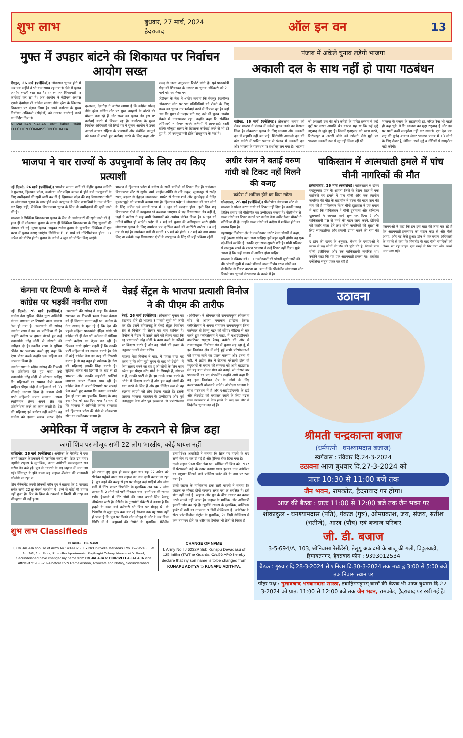शुभ लाभ बुधवार, 27 मार्च, 2024
हैदराबाद ऑल इन वन 13
मुफ्त में उपहार बांटने की शिकायत पर निर्वाचन आयोग सख्त
बेंगलुरु, 26 मार्च (एजेंसियां)। लोकसभा चुनाव होने में अब एक महीने से भी कम समय रह गया है। ऐसे में चुनाव आयोग सख्ती बरत रहा है। वह लगातार शिकायतों पर कार्रवाई कर रहा है। अब आयोग ने जेडीएस अध्यक्ष एचडी देवगौड़ा की कांग्रेस सांसद डीके सुरेश के खिलाफ शिकायत पर संज्ञान लिया है। उसने कर्नाटक के मुख्य निर्वाचन अधिकारी (सीईओ) को तत्काल कार्रवाई करने का निर्देश दिया है।
NIRVACHAN SADAN भारत निर्वाचन आयोग ELECTION COMMISSION OF INDIA
दरअसल, देवगौड़ा ने आरोप लगाया है कि कांग्रेस सांसद डीके सुरेश कथित तौर पर मुफ्त उपहारों के बांटने की योजना बना रहे हैं और राज्य का चुनाव तंत्र इस पर कार्रवाई करने में विफल रहा है। कर्नाटक के मुख्य निर्वाचन अधिकारी को लिखे पत्र में चुनाव आयोग ने उनसे आदर्श आचार संहिता के प्रावधानों और संबंधित कानूनों को ध्यान में रखते हुए कार्रवाई करने के लिए कहा और जल्द से जल्द अनुपालन रिपोर्ट मांगी है। पूर्व प्रधानमंत्री गौड़ा की शिकायत के आधार पर चुनाव अधिकारी को 21 मार्च को पत्र भेजा गया।
जेडीएस के नेता ने आरोप लगाया कि बेंगलुरु (ग्रामीण) लोकसभा सीट पर भ्रष्ट गतिविधियों को रोकने के लिए राज्य का चुनाव तंत्र कार्रवाई करने में विफल रहा है। यहां तक कि मुफ्त में उपहार बांटे गए, उसे भी चुनाव आयोग रोकने में नाकामयाब रहा। उन्होंने कहा कि संबंधित अधिकारी न केवल अपने कर्तव्यों में लापरवाही बरती बल्कि मौजूदा सांसद के खिलाफ कार्रवाई करने से भी डरे हुए हैं, जो उपमुख्यमंत्री डीके शिवकुमार के भाई हैं।
पंजाब में अकेले चुनाव लड़ेगी भाजपा
अकाली दल के साथ नहीं हो पाया गठबंधन
चंडीगढ़, 26 मार्च (एजेंसियां)। लोकसभा चुनाव को लेकर भाजपा ने पंजाब में अकेले चुनाव लड़ने का फैसला लिया है। लोकसभा चुनाव के लिए भाजपा और अकाली दल में सहमति नहीं बन पाई। शिरोमणि अकाली दल की कोर कमेटी में पारित प्रस्ताव से पंजाब में अकाली दल और भाजपा के गठबंधन पर प्रश्नचिह्न लग गया है। भाजपा को अकाली दल की कोर कमेटी के पारित प्रस्ताव में कई मुद्दों पर सख्त आपत्ति थी। कारण यह था कि कई मुद्दे राष्ट्रवाद से जुड़े हुए हैं। जिसमें एनएसए को खत्म करने, फिरोजपुर व अटारी बॉर्डर को खोलने जैसे मुद्दों पर भाजपा अकाली दल से सुर नहीं मिला रही थी।
भाजपा के पंजाब के सहप्रभारी डॉ. नरिंदर रैना भी पहले ही कह चुके थे कि भाजपा का मुद्दा राष्ट्रवाद है और इस पर पार्टी कभी समझौता नहीं कर सकती। एक देश एक राष्ट्र की बुलंद आवाज लेकर भाजपा पंजाब में 13 सीटों के लिए तैयार है, लेकिन अपने मुद्दे व नीतियों से समझौता नहीं करेगी।
भाजपा ने चार राज्यों के उपचुनावों के लिए तय किए प्रत्याशी
नई दिल्ली, 26 मार्च (एजेंसियां)। भारतीय जनता पार्टी की केंद्रीय चुनाव समिति ने गुजरात, हिमाचल प्रदेश, कर्नाटक और पश्चिम बंगाल में होने वाले उपचुनावों के लिए उम्मीदवारों की सूची जारी कर दी है। हिमाचल प्रदेश की छह विधानसभा सीटों पर लोकसभा चुनाव के साथ होने वाले उपचुनाव के लिए प्रत्याशियों के नाम घोषित कर दिए। वहीं, सिक्किम विधानसभा चुनाव के लिए नौ उम्मीदवारों की सूची जारी की है।
भाजपा ने सिक्किम विधानसभा चुनाव के लिए नौ उम्मीदवारों की सूची जारी की है। हाल ही में लोकसभा चुनाव के साथ ही सिक्किम विधानसभा के लिए चुनावों की घोषणा की गई। मुख्य चुनाव आयुक्त राजीव कुमार के मुताबिक सिक्किम में एक चरण में चुनाव कराए जाएंगे। सिक्किम में 18 मार्च को नोटिफिकेशन होगा। 17 अप्रैल को वोटिंग होगी। चुनाव के नतीजे 4 जून को घोषित किए जाएंगे।
भाजपा ने हिमाचल प्रदेश में कांग्रेस के सभी बागियों को टिकट दिए हैं। धर्मशाला विधानसभा सीट से सुधीर शर्मा, लाहौल-स्पीति से रवि ठाकुर, सुजानपुर से राजेंद्र राणा, बड़सर से इंद्रदत्त लखनपाल, गगरेट से चैतन्य शर्मा और कुटलैहड़ से देविंद्र कुमार भुट्टो को प्रत्याशी बनाया गया है। हिमाचल प्रदेश में लोकसभा की चार सीटों के लिए अंतिम एवं सातवें चरण में 1 जून को मतदान होगा। इसी दिन छह विधानसभा क्षेत्रों में उपचुनाव भी करवाया जाएगा। ये छह विधानसभा क्षेत्र वही हैं, जहां से कांग्रेस ने छह बागी विधायकों को अयोग्य घोषित किया है। 4 जून को नतीजे घोषित हो जाएंगे। प्रदेश में 7 मई को चुनाव की अधिसूचना जारी होगी। लोकसभा चुनाव के लिए नामांकन पत्र दाखिल करने की आखिरी तारीख 14 मई तय की गई है। नामांकन पत्रों की छंटनी 15 मई को होगी। 17 मई को नाम वापस लिए जा सकेंगे। छह विधानसभा क्षेत्रों के उपचुनाव के लिए भी यही प्रक्रिया रहेगी।
अधीर रंजन ने बताई वरुण गांधी को टिकट नहीं मिलने की वजह
कांग्रेस में शामिल होने का दिया न्यौता
कोलकाता, 26 मार्च (एजेंसियां)। पीलीभीत लोकसभा सीट से भाजपा ने सांसद वरुण गांधी को टिकट नहीं दिया है। उनकी जगह जितिन प्रसाद को पीलीभीत का उम्मीदवार बनाया है। पीलीभीत से वरुण गांधी का टिकट काटने पर कांग्रेस नेता अधीर रंजन चौधरी ने प्रतिक्रिया दी है। उन्होंने वरुण गांधी को कांग्रेस में शामिल होने का प्रस्ताव दिया है।
बहरामपुर निर्वाचन क्षेत्र के उम्मीदवार अधीर रंजन चौधरी ने कहा, उन्हें (वरुण गांधी) यहां आना चाहिए। हमें बहुत खुशी होगी। वह एक पढ़े-लिखे व्यक्ति हैं। उनकी एक साफ-सुथरी छवि है। गांधी परिवार से ताल्लुक रखने के कारण भाजपा ने उन्हें टिकट नहीं दिया। मुझे लगता है कि उन्हें कांग्रेस में शामिल होना चाहिए।
भाजपा ने रविवार को 111 उम्मीदवारों की पांचवीं सूची जारी की थी। पांचवीं सूची में सबसे चौंकाने वाला निर्णय वरुण गांधी का पीलीभीत से टिकट काटना था। बता दें कि पीलीभीत लोकसभा सीट पिछले चार चुनावों से भाजपा के कब्जे में है।
पाकिस्तान में आत्मघाती हमले में पांच चीनी नागरिकों की मौत
इस्लामाबाद, 26 मार्च (एजेंसियां)। पाकिस्तान के खैबर पख्तूनख्वा प्रांत के शांगला जिले के बेशम शहर में एक काफिले पर हमले में पांच चीनी और एक स्थानीय नागरिक की मौत के बाद चीन ने घटना की गहन जांच की मांग की है।पाकिस्तान स्थित चीनी दूतावास ने एक बयान में कहा कि पाकिस्तान में चीनी दूतावास और वाणिज्य दूतावासों ने आपात कार्य शुरू कर दिया है और पाकिस्तानी पक्ष से हमले की गहन जांच करने, दोषियों को कठोर सजा देने तथा चीनी नागरिकों की सुरक्षा के लिए व्यावहारिक और प्रभावी उपाय करने की मांग की है।
द डॉन की खबर के अनुसार, बेशम के एसएचओ ने घटना में छह लोगों की मौत की पुष्टि की है, जिसमें पांच चीनी इंजीनियर और एक पाकिस्तानी नागरिक था। उन्होंने कहा कि यह एक आत्मघाती हमला था। संबंधित एजेंसियां सबूत एकत्र कर रही हैं।
एसएचओ ने कहा कि हम इस बात की जांच कर रहे हैं कि आत्मघाती हमलावर का वाहन कहां से और कैसे आया, और यह कैसे हुआ। डॉन ने एक बचाव अधिकारी के हवाले से कहा कि विस्फोट के बाद चीनी नागरिकों को लेकर जा रहा वाहन एक खाई में गिर गया और उसमें आग लग गई।
कंगना पर टिप्पणी के मामले में कांग्रेस पर भड़कीं नवनीत राणा
नई दिल्ली, 26 मार्च (एजेंसियां)। कांग्रेस नेता सुप्रिया श्रीनेत द्वारा अभिनेत्री कंगना राणावत पर टिप्पणी वाला मामला तेज हो गया है। अमरावती की सांसद नवनीत राणा ने इस पर प्रतिक्रिया दी है। उन्होंने कांग्रेस पर हमला बोलते हुए उन्हें प्रधानमंत्री नरेंद्र मोदी से सीखने की नसीहत दी है। नवनीत राणा ने सुप्रिया श्रीनेत पर पलटवार करते हुए कहा कि ऐसा पोस्ट करके उन्होंने एक महिला का अपमान किया है।
नवनीत राणा ने कांग्रेस सांसद की टिप्पणी पर प्रतिक्रिया देते हुए कहा, उन्हें प्रधानमंत्री नरेंद्र मोदी से सीखना चाहिए कि महिलाओं का सम्मान कैसे करना चाहिए। पीएम मोदी ने महिलाओं को 33 फीसदी आरक्षण दिया है। कंगना जैसी सभी महिलाएं अपना सम्मान, अपना स्वाभिमान लेकर अपने क्षेत्र का प्रतिनिधित्व करने का काम करती हैं। देश की महिलाएं इसे बर्दाश्त नहीं करेंगी। वह कांग्रेस को इसका जवाब जरूर देंगी। अमरावती की सांसद ने कहा कि कंगना राणावत पर टिप्पणी करना केवल कंगना को ही निशाना बनाना नहीं था। कांग्रेस के नेता शायद ये भूल रहे हैं कि देश की पहली महिला प्रधानमंत्री इंदिरा गांधी भी कांग्रेस की ही नेता थीं। वर्तमान में सोनिया गांधी कांग्रेस का नेतृत्व कर रही हैं। प्रियंका गांधी हमेशा कहती हैं कि उनकी पार्टी महिलाओं का सम्मान करती है। ऐसे में कोई कांग्रेस नेता इस तरह की टिप्पणी करता है तो यह बहुत ही शर्मनाक है। देश की महिलाएं इसकी निंदा करती हैं। सुप्रिया श्रीनेत की टिप्पणी के बाद से ही भाजपा और उनकी सहयोगी पार्टियां लगातार उनपर निशाना साध रही है। कांग्रेस नेता ने अपनी टिप्पणी पर सफाई पेश करते हुए बताया कि उनका अकाउंट हैक हो गया था। हालांकि, विवाद के बाद उस पोस्ट को हटा दिया गया है। बता दें कि भाजपा ने अभिनेत्री कंगना राणावत को हिमाचल प्रदेश की मंडी से लोकसभा सीट का उम्मीदवार बनाया है।
चेन्नई सेंट्रल के भाजपा प्रत्याशी विनोज ने की पीएम की तारीफ
चेन्नई, 26 मार्च (एजेंसियां)। लोकसभा चुनाव का शंखनाद होते ही भाजपा ने पांचवी सूची भी जारी कर दी। इसमें तमिलनाडु के चेन्नई सेंट्रल निर्वाचन क्षेत्र से विनोज पी सेल्वम का नाम शामिल है। विनोज ने मैदान में उतारे जाने को लेकर कहा कि वह प्रधानमंत्री नरेंद्र मोदी के काम करने के तरीकों पर विश्वास करते हैं और वह लोगों की इच्छा के अनुसार उनकी सेवा करेंगे।
भाजपा नेता विनोज ने कहा, मैं पहला वादा यह करता हूं कि लोग मुझे चुनाव के बाद भी देखेंगे...मैं ऐसा सांसद बनने जा रहा हूं जो लोगों के लिए काम करेगा।हम पीएम नरेंद्र मोदी के सिपाही हैं, संगठन से हैं, उनकी पार्टी से हैं। हम उनके काम करने के तरीके में विश्वास करते हैं और हम यहां लोगों की सेवा करने के लिए हैं और हम निश्चित रूप से वह बदलाव लाएंगे जो लोग देखना चाहते हैं। इसके अलावा भाजपा गठबंधन के उम्मीदवार और पूर्व अन्नाद्रमुक नेता और पूर्व मुख्यमंत्री ओ पन्नीरसेल्वम (ओपीएस) ने सोमवार को रामनाथपुरम लोकसभा सीट से अपना नामांकन दाखिल किया। पन्नीरसेल्वम ने अपना नामांकन रामनाथपुरम जिला कलेक्टर बी विष्णु चंद्रन को सौंपा। मीडिया से बात करते हुए पन्नीरसेल्वम ने कहा, मैं एआईएडीएमके वालंटियर राइट्स रेस्क्यू कमेटी की ओर से रामनाथपुरम निर्वाचन क्षेत्र में चुनाव लड़ रहा हूं, मैं इस निर्वाचन क्षेत्र में खोई हुई सभी परियोजनाओं को वापस लाने का प्रयास करूंगा और इतना ही नहीं, मैं तटीय क्षेत्र में रोजाना परेशानी झेल रहे मछुआरों के बचाव की समस्या को आगे बढ़ाऊंगा। मैंने यह बात पीएम मोदी को बताई, जो तीसरी बार प्रधानमंत्री का पद संभालेंगे। उन्होंने आगे कहा कि वह इस निर्वाचन क्षेत्र के लोगों के लिए कल्याणकारी योजनाएं लाएंगे। ओपीएस भाजपा के साथ गठबंधन में हैं और एआईएडीएमके के झंडे और लेटरहेड को बरकरार रखने के लिए मद्रास उच्च न्यायालय में केस हारने के बाद इस सीट से निर्दलीय चुनाव लड़ रहे हैं।
अमेरिका में जहाज के टकराने से ब्रिज ढहा
कार्गो शिप पर मौजूद सभी 22 लोग भारतीय, कोई घायल नहीं
बाल्टिमोर, 26 मार्च (एजेंसियां)। अमेरिका के मैरीलैंड में एक कार्गो जहाज के टकराने से 'फ्रांसिस स्कॉट की' ब्रिज ढह गया। न्यूयॉर्क टाइम्स के मुताबिक, घटना अमेरिकी समयानुसार रात करीब डेढ़ बजे हुई। पुल से टकराने के बाद जहाज में आग लग गई। सिंगापुर के झंडे वाला यह जहाज श्रीलंका की राजधानी कोलंबो जा रहा था।
शिप मैनेजमेंट कंपनी सिनर्जी मरीन ग्रुप ने बताया कि 2 पायलट समेत सभी 22 क्रू मेंबर्स भारतीय थे। इनमें से कोई भी घायल नहीं हुआ है। शिप के ब्रिज के टकराने से किसी भी तरह का पॉल्यूशन भी नहीं हुआ।
इसे रवाना हुए कुछ ही समय हुआ था। यह 22 अप्रैल को श्रीलंका पहुंचने वाला था। जहाज का नाम दाली बताया जा रहा है। पुल ढहने की वजह से इस पर मौजूद कई गाड़ियां और लोग पानी में गिरे। फायर डिपार्टमेंट के मुताबिक अब तक 7 लोग लापता हैं, 2 लोगों को पानी निकाला गया। इनमें एक की हालत गंभीर है।पानी में गिरे लोगों की जान बचाने लिए रेस्क्यू ऑपरेशन जारी है। मैरीलैंड के ट्रांसपोर्ट सेक्रेटरी ने बताया है कि हादसे के वक्त कई कर्मचारी भी ब्रिज पर मौजूद थे। वो रिपेयरिंग से जुड़ा कुछ काम कर रहे थे।अब तक यह साफ नहीं हो पाया है कि पुल पर कितने लोग मौजूद थे और वे अब किस स्थिति में हैं। ब्लूमबर्ग की रिपोर्ट के मुताबिक, मैरीलैंड ट्रांसपोर्टेशन अथॉरिटी ने बताया कि ब्रिज पर हादसे के बाद सभी लेन बंद कर दी गई हैं और ट्रैफिक रोक दिया गया है।
दाली जहाज 948 फीट लंबा था। फ्रांसिस की ब्रिज को 1977 में पेटाप्सको नदी के ऊपर बनाया गया। इसका नाम अमेरिका का राष्ट्रगान लिखने वाले फ्रांसिस स्कॉट की के नाम पर रखा गया है।
दाली जहाज के मालिकाना हक वाली कंपनी ने बताया कि जहाज पर मौजूद दोनों पायलट समेत पूरा क्रू सुरक्षित है। इन्हें चोट नहीं आई है। जहाज और पुल के बीच टक्कर का कारण अभी सामने नहीं आया है। जहाज के मालिक और अधिकारी इसकी जांच कर रहे हैं। न्यूयॉर्क टाइम्स के मुताबिक, बाल्टिमोर हार्बर में पानी का तापमान 9 डिग्री सेल्सियस है। अमेरिका के सेंटर फॉर डीजीज कंट्रोल के मुताबिक, 21 डिग्री सेल्सियस से कम तापमान होने पर शरीर का टेम्प्रेचर भी तेजी से गिरता है।
शुभ लाभ Classifieds
CHANGE OF NAME
I, CV JALAJA spouse of Army No.14399326L Ex.Nk Chirivella Mariadas, R/o.35-79/218, Flat No.203, 2nd Floor, Sharadha Apartments, Sapthagiri Colony, Neredmet X Road, Secunderabad have changed my name from CV JALAJA to CHIRIVELLA JALAJA vide affidavit dt:26-3-2024 before CVN Ramakrishna, Advocate and Notary, Secunderabad.
CHANGE OF NAME
I, Army No.TJ 6232P Sub Kunapu Devadasu of 125 InfBn (TA)The Guards, C/o.56 APO hereby declare that my son name is to be changed from KUNAPU ADITYA to KUNAPU ADITHYA.
उठावना
श्रीमती चन्द्रकान्ता बजाज
(धर्मपत्नी : घनश्यामदास बजाज)
स्वर्गवास : रविवार दि.24-3-2024
उठावना आज बुधवार दि.27-3-2024 को
प्रातः 10:30 से 11:00 बजे तक
जैन भवन, रामकोट, हैदराबाद पर होगा।
आज की बैठक : प्रातः 11:00 से 12:00 बजे तक जैन भवन पर
शोकाकुल - घनश्यामदास (पति), पंकज (पुत्र), ओमप्रकाश, जय, संजय, सतीश (भतीजे), आरव (पौत्र) एवं बजाज परिवार
जी. डी. बजाज
3-5-694/A, 103, श्रीनिवासा रेसीडेंसी, तेलुगु अकादमी के बाजू की गली, विट्ठलवाड़ी, हिमायतनगर, हैदराबाद फोन : 9393012534
बैठक : गुरुवार दि.28-3-2024 से शनिवार दि.30-3-2024 तक मध्याह्न 3:00 से 5:00 बजे तक निवास स्थान पर
पीहर पक्ष : गुलाबचन्द भगवानदास सारडा, इब्राहिमपट्टनम् वालों की बैठक भी आज बुधवार दि.27-3-2024 को प्रातः 11:00 से 12:00 बजे तक जैन भवन, रामकोट, हैदराबाद पर रखी गई है।